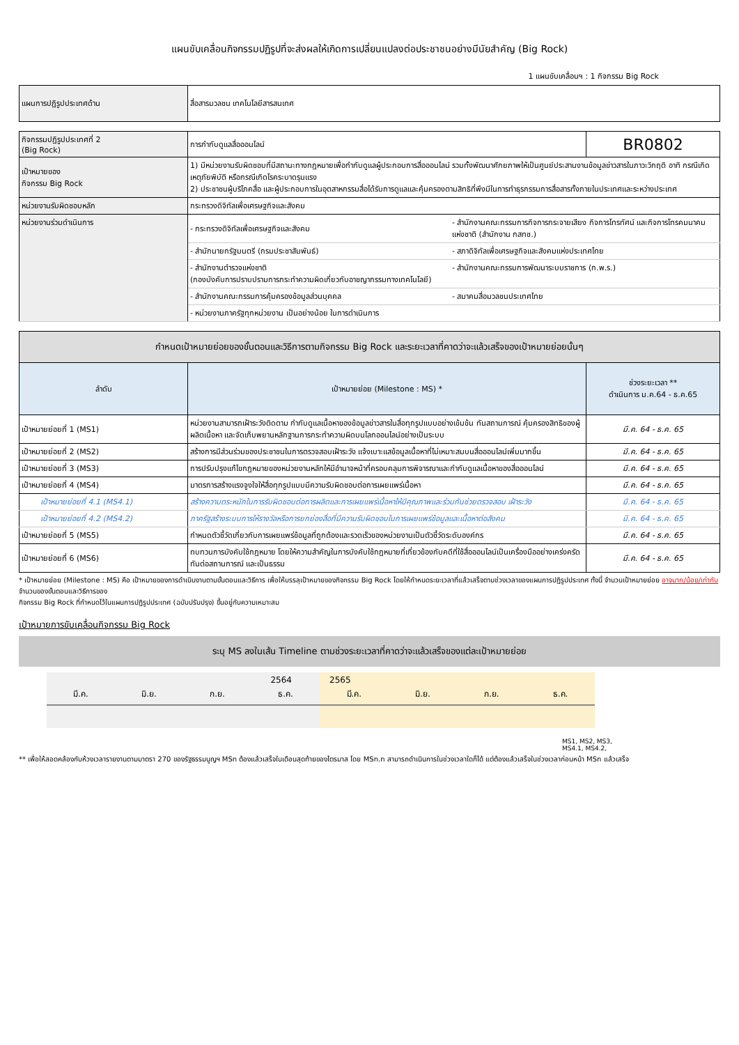แผนขับเคลื่อนกิจกรรมปฏิรูปที่จะส่งผลให้เกิดการเปลี่ยนแปลงต่อประชาชนอย่างมีนัยสำคัญ (Big Rock)
1 แผนขับเคลื่อนฯ : 1 กิจกรรม Big Rock
| แผนการปฏิรูปประเทศด้าน | สื่อสารมวลชน เทคโนโลยีสารสนเทศ |
| กิจกรรมปฏิรูปประเทศที่ 2 (Big Rock) | การกำกับดูแลสื่อออนไลน์ | | BR0802 |
| เป้าหมายของ กิจกรรม Big Rock | 1) มีหน่วยงานรับผิดชอบที่มีสถานะทางกฎหมายเพื่อกำกับดูแลผู้ประกอบการสื่อออนไลน์ รวมทั้งพัฒนาศักยภาพให้เป็นศูนย์ประสานงานข้อมูลข่าวสารในภาวะวิกฤติ อาทิ กรณีเกิดเหตุภัยพิบัติ หรือกรณีเกิดโรคระบาดรุนแรง 2) ประชาชนผู้บริโภคสื่อ และผู้ประกอบการในอุตสาหกรรมสื่อได้รับการดูแลและคุ้มครองตามสิทธิที่พึงมีในการทำธุรกรรมการสื่อสารทั้งภายในประเทศและระหว่างประเทศ | | |
| หน่วยงานรับผิดชอบหลัก | กระทรวงดิจิทัลเพื่อเศรษฐกิจและสังคม | | |
| หน่วยงานร่วมดำเนินการ | - กระทรวงดิจิทัลเพื่อเศรษฐกิจและสังคม | - สำนักงานคณะกรรมการกิจการกระจายเสียง กิจการโทรทัศน์ และกิจการโทรคมนาคมแห่งชาติ (สำนักงาน กสทช.) | |
| | - สำนักนายกรัฐมนตรี (กรมประชาสัมพันธ์) | - สภาดิจิทัลเพื่อเศรษฐกิจและสังคมแห่งประเทศไทย | |
| | - สำนักงานตำรวจแห่งชาติ (กองบังคับการปราบปรามการกระทำความผิดเกี่ยวกับอาชญากรรมทางเทคโนโลยี) | - สำนักงานคณะกรรมการพัฒนาระบบราชการ (ก.พ.ร.) | |
| | - สำนักงานคณะกรรมการคุ้มครองข้อมูลส่วนบุคคล | - สมาคมสื่อมวลชนประเทศไทย | |
| | - หน่วยงานภาครัฐทุกหน่วยงาน เป็นอย่างน้อย ในการดำเนินการ | | |
| กำหนดเป้าหมายย่อยของขั้นตอนและวิธีการตามกิจกรรม Big Rock และระยะเวลาที่คาดว่าจะแล้วเสร็จของเป้าหมายย่อยนั้นๆ | | |
| --- | --- | --- |
| ลำดับ | เป้าหมายย่อย (Milestone : MS) * | ช่วงระยะเวลา ** ดำเนินการ ม.ค.64 - ธ.ค.65 |
| เป้าหมายย่อยที่ 1 (MS1) | หน่วยงานสามารถเฝ้าระวังติดตาม กำกับดูแลเนื้อหาของข้อมูลข่าวสารในสื่อทุกรูปแบบอย่างเข้มข้น ทันสถานการณ์ คุ้มครองสิทธิของผู้ผลิตเนื้อหา และจัดเก็บพยานหลักฐานการกระทำความผิดบนโลกออนไลน์อย่างเป็นระบบ | มี.ค. 64 - ธ.ค. 65 |
| เป้าหมายย่อยที่ 2 (MS2) | สร้างการมีส่วนร่วมของประชาชนในการตรวจสอบเฝ้าระวัง แจ้งเบาะแสข้อมูลเนื้อหาที่ไม่เหมาะสมบนสื่อออนไลน์เพิ่มมากขึ้น | มี.ค. 64 - ธ.ค. 65 |
| เป้าหมายย่อยที่ 3 (MS3) | การปรับปรุงแก้ไขกฎหมายของหน่วยงานหลักให้มีอำนาจหน้าที่ครอบคลุมการพิจารณาและกำกับดูแลเนื้อหาของสื่อออนไลน์ | มี.ค. 64 - ธ.ค. 65 |
| เป้าหมายย่อยที่ 4 (MS4) | มาตรการสร้างแรงจูงใจให้สื่อทุกรูปแบบมีความรับผิดชอบต่อการเผยแพร่เนื้อหา | มี.ค. 64 - ธ.ค. 65 |
| เป้าหมายย่อยที่ 4.1 (MS4.1) | สร้างความตระหนักในการรับผิดชอบต่อการผลิตและการเผยแพร่เนื้อหาให้มีคุณภาพและร่วมกันช่วยตรวจสอบ เฝ้าระวัง | มี.ค. 64 - ธ.ค. 65 |
| เป้าหมายย่อยที่ 4.2 (MS4.2) | ภาครัฐสร้างระบบการให้รางวัลหรือการยกย่องสื่อที่มีความรับผิดชอบในการเผยแพร่ข้อมูลและเนื้อหาต่อสังคม | มี.ค. 64 - ธ.ค. 65 |
| เป้าหมายย่อยที่ 5 (MS5) | กำหนดตัวชี้วัดเกี่ยวกับการเผยแพร่ข้อมูลที่ถูกต้องและรวดเร็วของหน่วยงานเป็นตัวชี้วัดระดับองค์กร | มี.ค. 64 - ธ.ค. 65 |
| เป้าหมายย่อยที่ 6 (MS6) | ทบทวนการบังคับใช้กฎหมาย โดยให้ความสำคัญในการบังคับใช้กฎหมายที่เกี่ยวข้องกับคดีที่ใช้สื่อออนไลน์เป็นเครื่องมืออย่างเคร่งครัด ทันต่อสถานการณ์ และเป็นธรรม | มี.ค. 64 - ธ.ค. 65 |
* เป้าหมายย่อย (Milestone : MS) คือ เป้าหมายของการดำเนินงานตามขั้นตอนและวิธีการ เพื่อให้บรรลุเป้าหมายของกิจกรรม Big Rock โดยให้กำหนดระยะเวลาที่แล้วเสร็จตามช่วงเวลาของแผนการปฏิรูปประเทศ ทั้งนี้ จำนวนเป้าหมายย่อย อาจมาก/น้อย/เท่ากับ จำนวนของขั้นตอนและวิธีการของ
กิจกรรม Big Rock ที่กำหนดไว้ในแผนการปฏิรูปประเทศ (ฉบับปรับปรุง) ขึ้นอยู่กับความเหมาะสม
เป้าหมายการขับเคลื่อนกิจกรรม Big Rock
ระบุ MS ลงในเส้น Timeline ตามช่วงระยะเวลาที่คาดว่าจะแล้วเสร็จของแต่ละเป้าหมายย่อย
2564
มี.ค. มิ.ย. ก.ย. ธ.ค.
2565
มี.ค. มิ.ย. ก.ย. ธ.ค.
MS1, MS2, MS3,
MS4.1, MS4.2,
** เพื่อให้สอดคล้องกับห้วงเวลารายงานตามมาตรา 270 ของรัฐธรรมนูญฯ MSn ต้องแล้วเสร็จในเดือนสุดท้ายของไตรมาส โดย MSn.n สามารถดำเนินการในช่วงเวลาใดก็ได้ แต่ต้องแล้วเสร็จในช่วงเวลาก่อนหน้า MSn แล้วเสร็จ